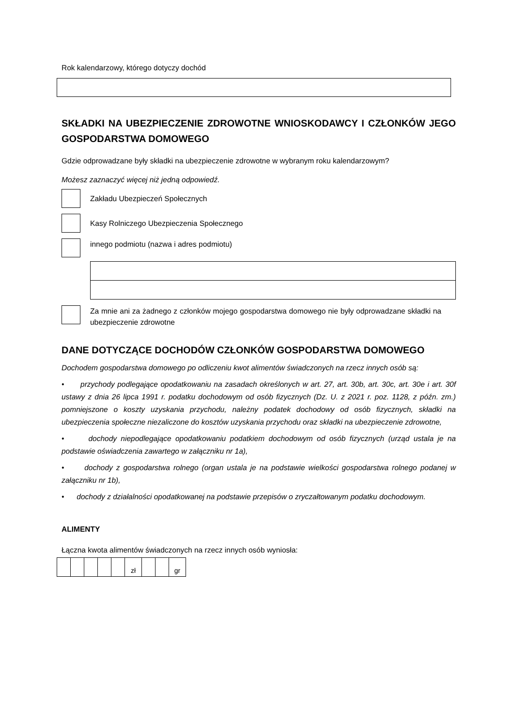Rok kalendarzowy, którego dotyczy dochód
SKŁADKI NA UBEZPIECZENIE ZDROWOTNE WNIOSKODAWCY I CZŁONKÓW JEGO GOSPODARSTWA DOMOWEGO
Gdzie odprowadzane były składki na ubezpieczenie zdrowotne w wybranym roku kalendarzowym?
Możesz zaznaczyć więcej niż jedną odpowiedź.
Zakładu Ubezpieczeń Społecznych
Kasy Rolniczego Ubezpieczenia Społecznego
innego podmiotu (nazwa i adres podmiotu)
Za mnie ani za żadnego z członków mojego gospodarstwa domowego nie były odprowadzane składki na ubezpieczenie zdrowotne
DANE DOTYCZĄCE DOCHODÓW CZŁONKÓW GOSPODARSTWA DOMOWEGO
Dochodem gospodarstwa domowego po odliczeniu kwot alimentów świadczonych na rzecz innych osób są:
• przychody podlegające opodatkowaniu na zasadach określonych w art. 27, art. 30b, art. 30c, art. 30e i art. 30f ustawy z dnia 26 lipca 1991 r. podatku dochodowym od osób fizycznych (Dz. U. z 2021 r. poz. 1128, z późn. zm.) pomniejszone o koszty uzyskania przychodu, należny podatek dochodowy od osób fizycznych, składki na ubezpieczenia społeczne niezaliczone do kosztów uzyskania przychodu oraz składki na ubezpieczenie zdrowotne,
• dochody niepodlegające opodatkowaniu podatkiem dochodowym od osób fizycznych (urząd ustala je na podstawie oświadczenia zawartego w załączniku nr 1a),
• dochody z gospodarstwa rolnego (organ ustala je na podstawie wielkości gospodarstwa rolnego podanej w załączniku nr 1b),
• dochody z działalności opodatkowanej na podstawie przepisów o zryczałtowanym podatku dochodowym.
ALIMENTY
Łączna kwota alimentów świadczonych na rzecz innych osób wyniosła:
| | | | | | zł | | | gr |